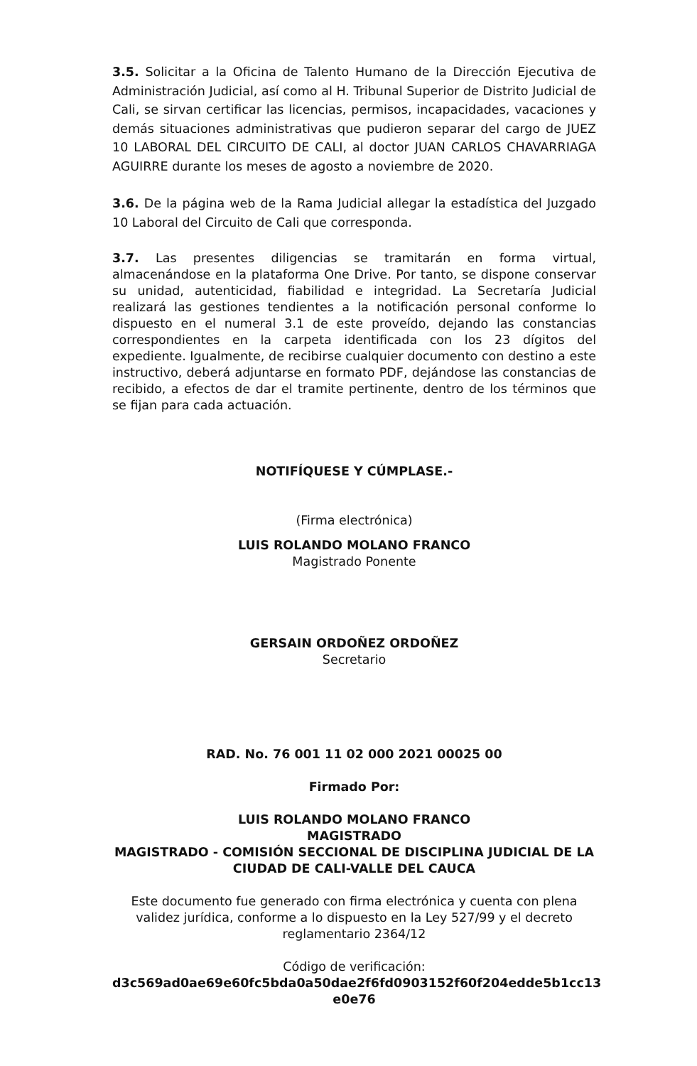3.5. Solicitar a la Oficina de Talento Humano de la Dirección Ejecutiva de Administración Judicial, así como al H. Tribunal Superior de Distrito Judicial de Cali, se sirvan certificar las licencias, permisos, incapacidades, vacaciones y demás situaciones administrativas que pudieron separar del cargo de JUEZ 10 LABORAL DEL CIRCUITO DE CALI, al doctor JUAN CARLOS CHAVARRIAGA AGUIRRE durante los meses de agosto a noviembre de 2020.
3.6. De la página web de la Rama Judicial allegar la estadística del Juzgado 10 Laboral del Circuito de Cali que corresponda.
3.7. Las presentes diligencias se tramitarán en forma virtual, almacenándose en la plataforma One Drive. Por tanto, se dispone conservar su unidad, autenticidad, fiabilidad e integridad. La Secretaría Judicial realizará las gestiones tendientes a la notificación personal conforme lo dispuesto en el numeral 3.1 de este proveído, dejando las constancias correspondientes en la carpeta identificada con los 23 dígitos del expediente. Igualmente, de recibirse cualquier documento con destino a este instructivo, deberá adjuntarse en formato PDF, dejándose las constancias de recibido, a efectos de dar el tramite pertinente, dentro de los términos que se fijan para cada actuación.
NOTIFÍQUESE Y CÚMPLASE.-
(Firma electrónica)
LUIS ROLANDO MOLANO FRANCO
Magistrado Ponente
GERSAIN ORDOÑEZ ORDOÑEZ
Secretario
RAD. No. 76 001 11 02 000 2021 00025 00
Firmado Por:
LUIS ROLANDO MOLANO FRANCO
MAGISTRADO
MAGISTRADO - COMISIÓN SECCIONAL DE DISCIPLINA JUDICIAL DE LA CIUDAD DE CALI-VALLE DEL CAUCA
Este documento fue generado con firma electrónica y cuenta con plena validez jurídica, conforme a lo dispuesto en la Ley 527/99 y el decreto reglamentario 2364/12
Código de verificación:
d3c569ad0ae69e60fc5bda0a50dae2f6fd0903152f60f204edde5b1cc13 e0e76